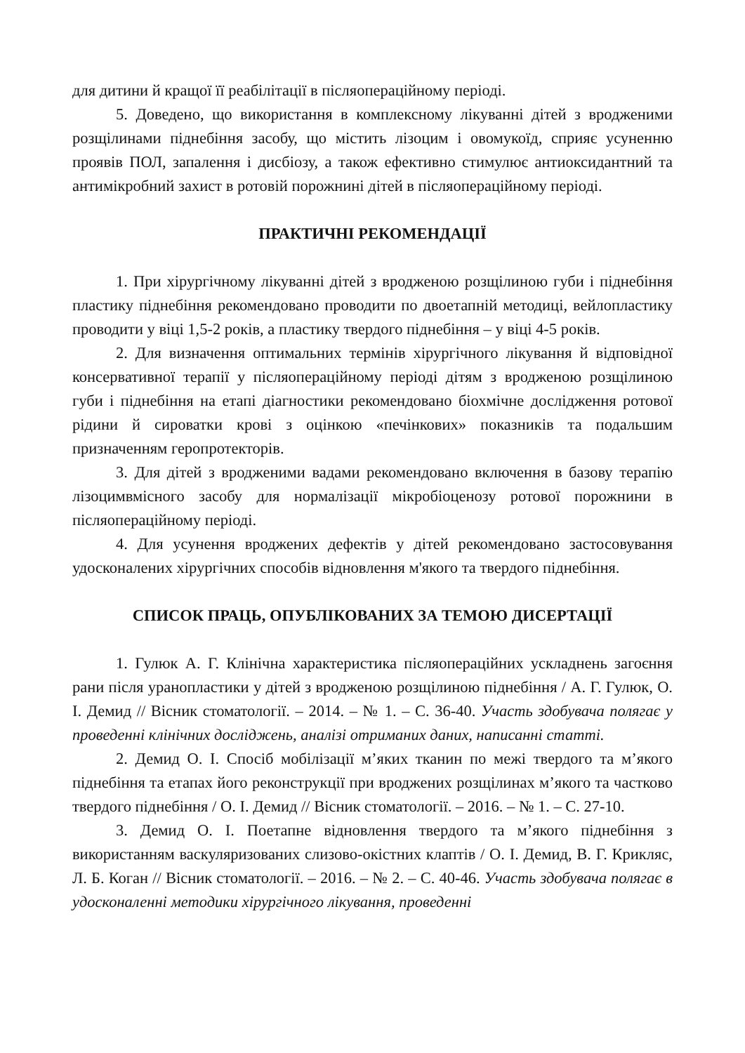для дитини й кращої її реабілітації в післяопераційному періоді.
5. Доведено, що використання в комплексному лікуванні дітей з вродженими розщілинами піднебіння засобу, що містить лізоцим і овомукоїд, сприяє усуненню проявів ПОЛ, запалення і дисбіозу, а також ефективно стимулює антиоксидантний та антимікробний захист в ротовій порожнині дітей в післяопераційному періоді.
ПРАКТИЧНІ РЕКОМЕНДАЦІЇ
1. При хірургічному лікуванні дітей з вродженою розщілиною губи і піднебіння пластику піднебіння рекомендовано проводити по двоетапній методиці, вейлопластику проводити у віці 1,5-2 років, а пластику твердого піднебіння – у віці 4-5 років.
2. Для визначення оптимальних термінів хірургічного лікування й відповідної консервативної терапії у післяопераційному періоді дітям з вродженою розщілиною губи і піднебіння на етапі діагностики рекомендовано біохмічне дослідження ротової рідини й сироватки крові з оцінкою «печінкових» показників та подальшим призначенням геропротекторів.
3. Для дітей з вродженими вадами рекомендовано включення в базову терапію лізоцимвмісного засобу для нормалізації мікробіоценозу ротової порожнини в післяопераційному періоді.
4. Для усунення вроджених дефектів у дітей рекомендовано застосовування удосконалених хірургічних способів відновлення м'якого та твердого піднебіння.
СПИСОК ПРАЦЬ, ОПУБЛІКОВАНИХ ЗА ТЕМОЮ ДИСЕРТАЦІЇ
1. Гулюк А. Г. Клінічна характеристика післяопераційних ускладнень загоєння рани після уранопластики у дітей з вродженою розщілиною піднебіння / А. Г. Гулюк, О. І. Демид // Вісник стоматології. – 2014. – № 1. – С. 36-40. Участь здобувача полягає у проведенні клінічних досліджень, аналізі отриманих даних, написанні статті.
2. Демид О. І. Спосіб мобілізації м’яких тканин по межі твердого та м’якого піднебіння та етапах його реконструкції при вроджених розщілинах м’якого та частково твердого піднебіння / О. І. Демид // Вісник стоматології. – 2016. – № 1. – С. 27-10.
3. Демид О. І. Поетапне відновлення твердого та м’якого піднебіння з використанням васкуляризованих слизово-окістних клаптів / О. І. Демид, В. Г. Крикляс, Л. Б. Коган // Вісник стоматології. – 2016. – № 2. – С. 40-46. Участь здобувача полягає в удосконаленні методики хірургічного лікування, проведенні